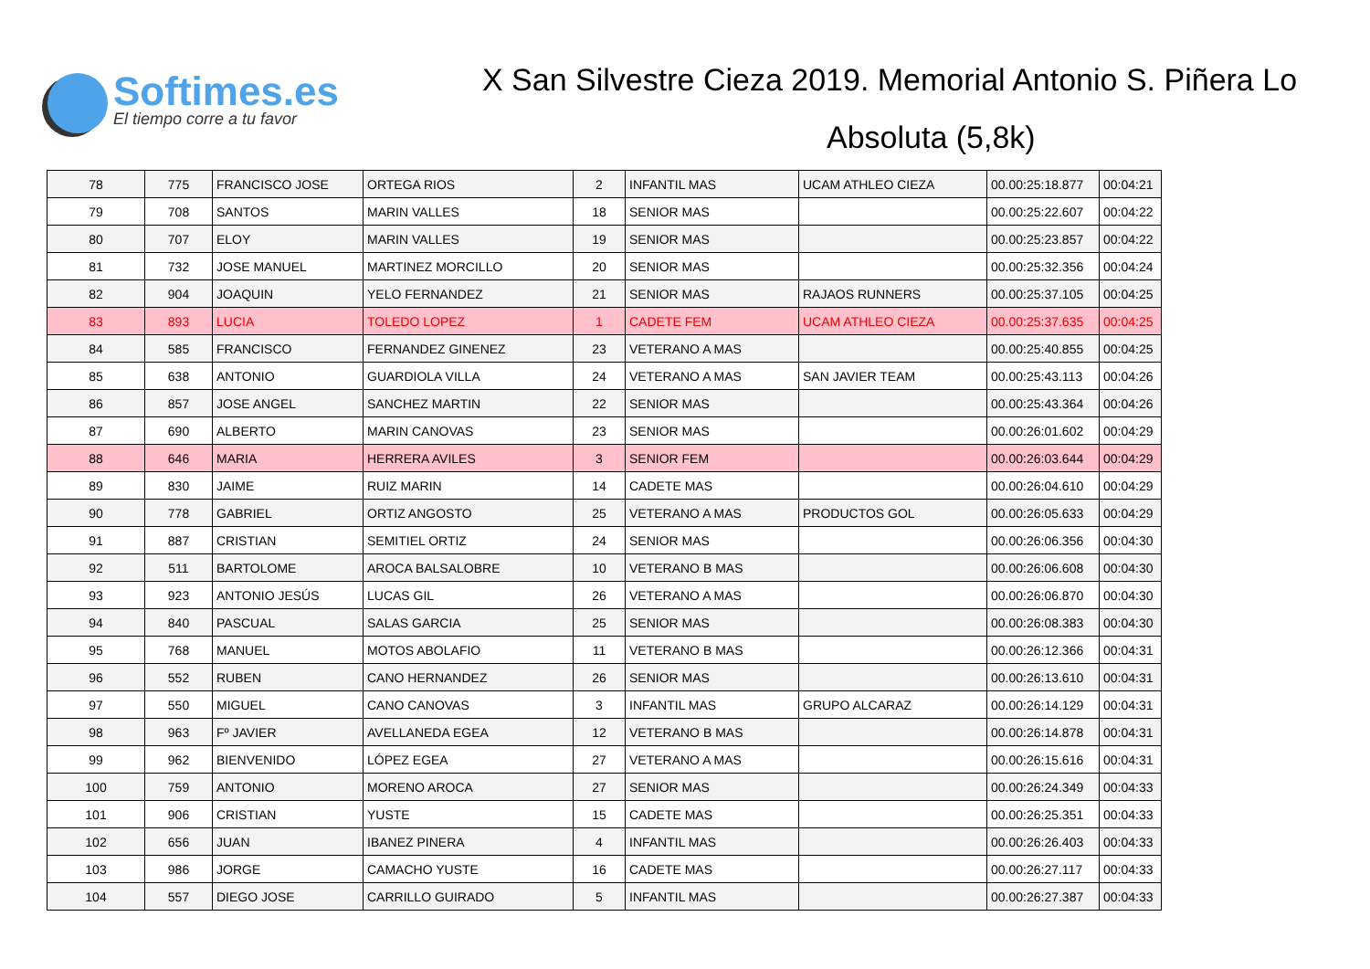Softimes.es
El tiempo corre a tu favor
X San Silvestre Cieza 2019. Memorial Antonio S. Piñera Lo
Absoluta (5,8k)
| 78 | 775 | FRANCISCO JOSE | ORTEGA RIOS | 2 | INFANTIL MAS | UCAM ATHLEO CIEZA | 00.00:25:18.877 | 00:04:21 |
| 79 | 708 | SANTOS | MARIN VALLES | 18 | SENIOR MAS | | 00.00:25:22.607 | 00:04:22 |
| 80 | 707 | ELOY | MARIN VALLES | 19 | SENIOR MAS | | 00.00:25:23.857 | 00:04:22 |
| 81 | 732 | JOSE MANUEL | MARTINEZ MORCILLO | 20 | SENIOR MAS | | 00.00:25:32.356 | 00:04:24 |
| 82 | 904 | JOAQUIN | YELO FERNANDEZ | 21 | SENIOR MAS | RAJAOS RUNNERS | 00.00:25:37.105 | 00:04:25 |
| 83 | 893 | LUCIA | TOLEDO LOPEZ | 1 | CADETE FEM | UCAM ATHLEO CIEZA | 00.00:25:37.635 | 00:04:25 |
| 84 | 585 | FRANCISCO | FERNANDEZ GINENEZ | 23 | VETERANO A MAS | | 00.00:25:40.855 | 00:04:25 |
| 85 | 638 | ANTONIO | GUARDIOLA VILLA | 24 | VETERANO A MAS | SAN JAVIER TEAM | 00.00:25:43.113 | 00:04:26 |
| 86 | 857 | JOSE ANGEL | SANCHEZ MARTIN | 22 | SENIOR MAS | | 00.00:25:43.364 | 00:04:26 |
| 87 | 690 | ALBERTO | MARIN CANOVAS | 23 | SENIOR MAS | | 00.00:26:01.602 | 00:04:29 |
| 88 | 646 | MARIA | HERRERA AVILES | 3 | SENIOR FEM | | 00.00:26:03.644 | 00:04:29 |
| 89 | 830 | JAIME | RUIZ MARIN | 14 | CADETE MAS | | 00.00:26:04.610 | 00:04:29 |
| 90 | 778 | GABRIEL | ORTIZ ANGOSTO | 25 | VETERANO A MAS | PRODUCTOS GOL | 00.00:26:05.633 | 00:04:29 |
| 91 | 887 | CRISTIAN | SEMITIEL ORTIZ | 24 | SENIOR MAS | | 00.00:26:06.356 | 00:04:30 |
| 92 | 511 | BARTOLOME | AROCA BALSALOBRE | 10 | VETERANO B MAS | | 00.00:26:06.608 | 00:04:30 |
| 93 | 923 | ANTONIO JESÚS | LUCAS GIL | 26 | VETERANO A MAS | | 00.00:26:06.870 | 00:04:30 |
| 94 | 840 | PASCUAL | SALAS GARCIA | 25 | SENIOR MAS | | 00.00:26:08.383 | 00:04:30 |
| 95 | 768 | MANUEL | MOTOS ABOLAFIO | 11 | VETERANO B MAS | | 00.00:26:12.366 | 00:04:31 |
| 96 | 552 | RUBEN | CANO HERNANDEZ | 26 | SENIOR MAS | | 00.00:26:13.610 | 00:04:31 |
| 97 | 550 | MIGUEL | CANO CANOVAS | 3 | INFANTIL MAS | GRUPO ALCARAZ | 00.00:26:14.129 | 00:04:31 |
| 98 | 963 | Fº JAVIER | AVELLANEDA EGEA | 12 | VETERANO B MAS | | 00.00:26:14.878 | 00:04:31 |
| 99 | 962 | BIENVENIDO | LÓPEZ EGEA | 27 | VETERANO A MAS | | 00.00:26:15.616 | 00:04:31 |
| 100 | 759 | ANTONIO | MORENO AROCA | 27 | SENIOR MAS | | 00.00:26:24.349 | 00:04:33 |
| 101 | 906 | CRISTIAN | YUSTE | 15 | CADETE MAS | | 00.00:26:25.351 | 00:04:33 |
| 102 | 656 | JUAN | IBANEZ PINERA | 4 | INFANTIL MAS | | 00.00:26:26.403 | 00:04:33 |
| 103 | 986 | JORGE | CAMACHO YUSTE | 16 | CADETE MAS | | 00.00:26:27.117 | 00:04:33 |
| 104 | 557 | DIEGO JOSE | CARRILLO GUIRADO | 5 | INFANTIL MAS | | 00.00:26:27.387 | 00:04:33 |